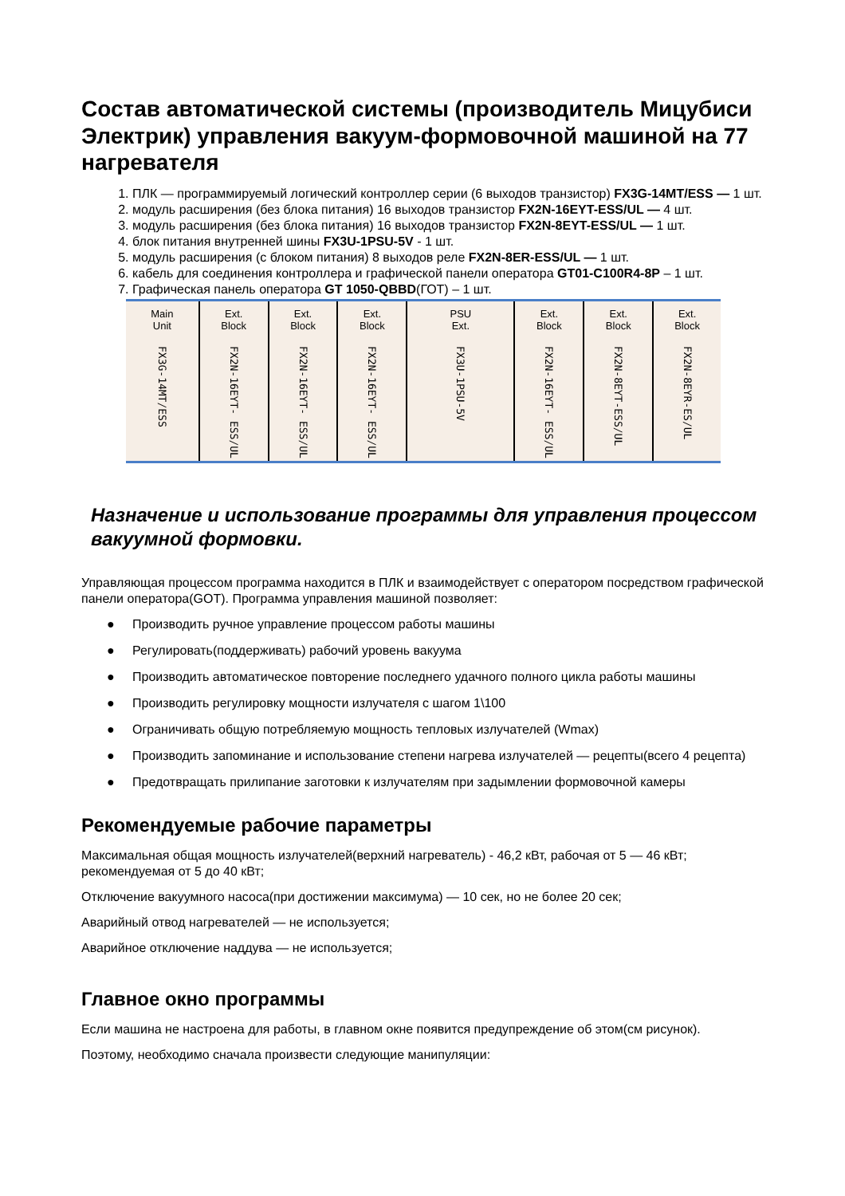Состав автоматической системы (производитель Мицубиси Электрик) управления вакуум-формовочной машиной на 77 нагревателя
1. ПЛК — программируемый логический контроллер серии (6 выходов транзистор) FX3G-14MT/ESS — 1 шт.
2. модуль расширения (без блока питания) 16 выходов транзистор FX2N-16EYT-ESS/UL — 4 шт.
3. модуль расширения (без блока питания) 16 выходов транзистор FX2N-8EYT-ESS/UL — 1 шт.
4. блок питания внутренней шины FX3U-1PSU-5V - 1 шт.
5. модуль расширения (с блоком питания) 8 выходов реле FX2N-8ER-ESS/UL — 1 шт.
6. кабель для соединения контроллера и графической панели оператора GT01-C100R4-8P – 1 шт.
7. Графическая панель оператора GT 1050-QBBD(ГОТ) – 1 шт.
Main
Unit
FX3G-14MT/ESS
Ext.
Block
FX2N-16EYT- ESS/UL
Ext.
Block
FX2N-16EYT- ESS/UL
Ext.
Block
FX2N-16EYT- ESS/UL
PSU
Ext.
FX3U-1PSU-5V
Ext.
Block
FX2N-16EYT- ESS/UL
Ext.
Block
FX2N-8EYT-ESS/UL
Ext.
Block
FX2N-8EYR-ES/UL
Назначение и использование программы для управления процессом вакуумной формовки.
Управляющая процессом программа находится в ПЛК и взаимодействует с оператором посредством графической панели оператора(GOT). Программа управления машиной позволяет:
● Производить ручное управление процессом работы машины
● Регулировать(поддерживать) рабочий уровень вакуума
● Производить автоматическое повторение последнего удачного полного цикла работы машины
● Производить регулировку мощности излучателя с шагом 1\100
● Ограничивать общую потребляемую мощность тепловых излучателей (Wmax)
● Производить запоминание и использование степени нагрева излучателей — рецепты(всего 4 рецепта)
● Предотвращать прилипание заготовки к излучателям при задымлении формовочной камеры
Рекомендуемые рабочие параметры
Максимальная общая мощность излучателей(верхний нагреватель) - 46,2 кВт, рабочая от 5 — 46 кВт; рекомендуемая от 5 до 40 кВт;
Отключение вакуумного насоса(при достижении максимума) — 10 сек, но не более 20 сек;
Аварийный отвод нагревателей — не используется;
Аварийное отключение наддува — не используется;
Главное окно программы
Если машина не настроена для работы, в главном окне появится предупреждение об этом(см рисунок).
Поэтому, необходимо сначала произвести следующие манипуляции: